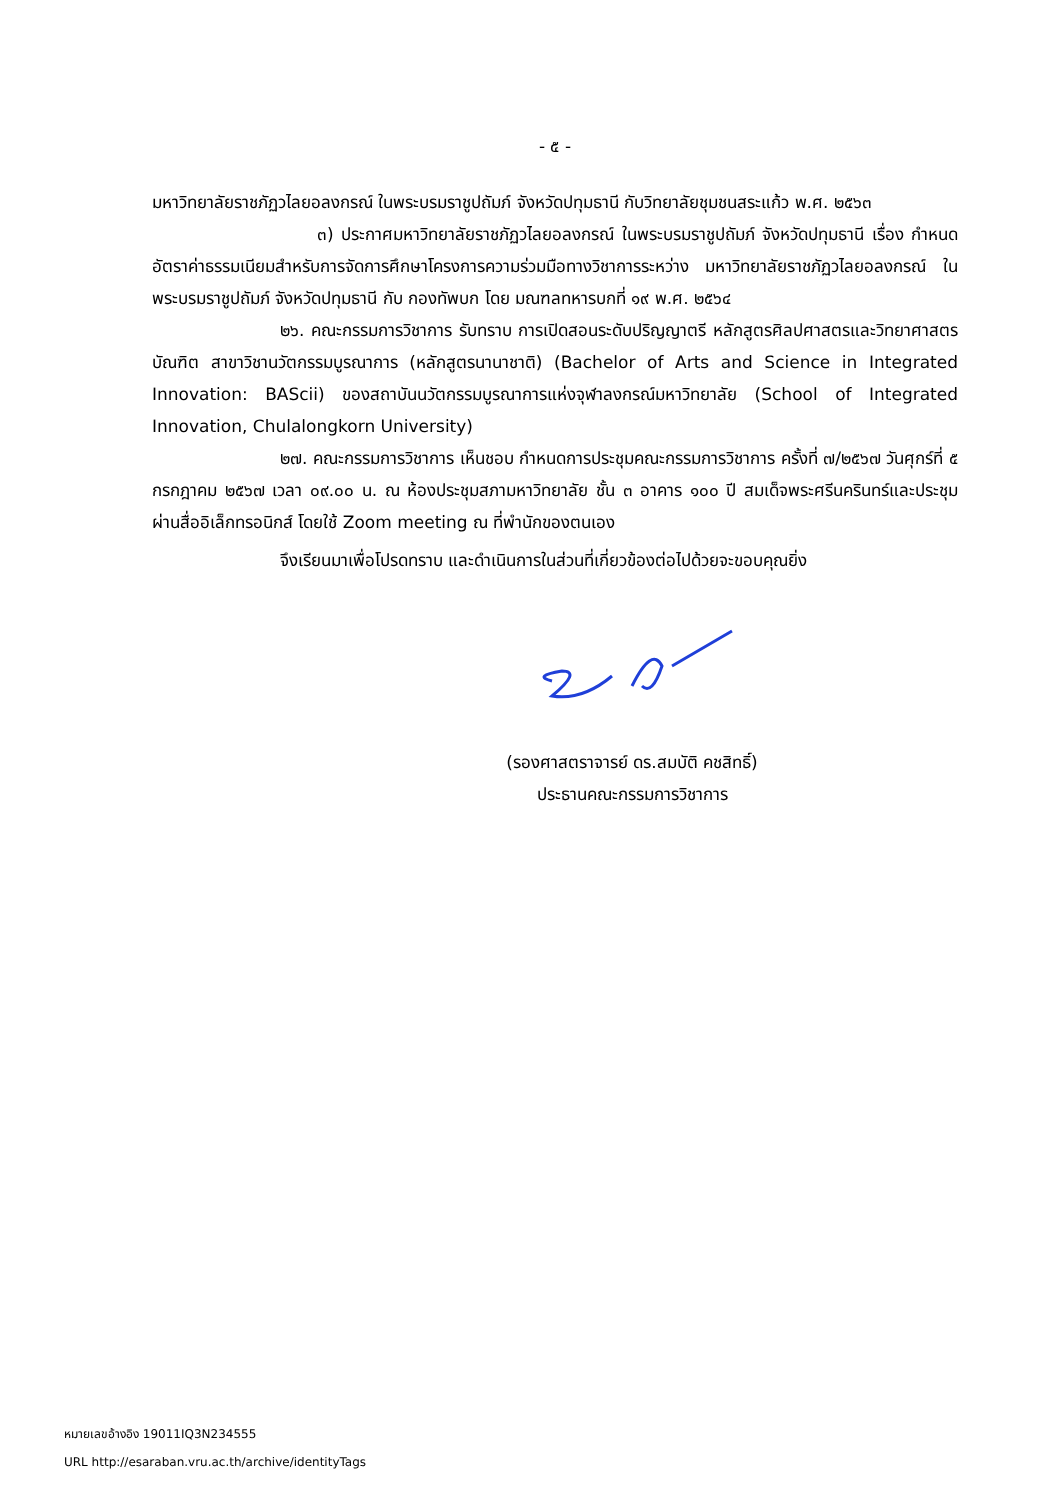- ๕ -
มหาวิทยาลัยราชภัฏวไลยอลงกรณ์ ในพระบรมราชูปถัมภ์ จังหวัดปทุมธานี กับวิทยาลัยชุมชนสระแก้ว พ.ศ. ๒๕๖๓
๓) ประกาศมหาวิทยาลัยราชภัฏวไลยอลงกรณ์ ในพระบรมราชูปถัมภ์ จังหวัดปทุมธานี เรื่อง กำหนดอัตราค่าธรรมเนียมสำหรับการจัดการศึกษาโครงการความร่วมมือทางวิชาการระหว่าง มหาวิทยาลัยราชภัฏวไลยอลงกรณ์ ในพระบรมราชูปถัมภ์ จังหวัดปทุมธานี กับ กองทัพบก โดย มณฑลทหารบกที่ ๑๙ พ.ศ. ๒๕๖๔
๒๖. คณะกรรมการวิชาการ รับทราบ การเปิดสอนระดับปริญญาตรี หลักสูตรศิลปศาสตรและวิทยาศาสตรบัณฑิต สาขาวิชานวัตกรรมบูรณาการ (หลักสูตรนานาชาติ) (Bachelor of Arts and Science in Integrated Innovation: BAScii) ของสถาบันนวัตกรรมบูรณาการแห่งจุฬาลงกรณ์มหาวิทยาลัย (School of Integrated Innovation, Chulalongkorn University)
๒๗. คณะกรรมการวิชาการ เห็นชอบ กำหนดการประชุมคณะกรรมการวิชาการ ครั้งที่ ๗/๒๕๖๗ วันศุกร์ที่ ๕ กรกฎาคม ๒๕๖๗ เวลา ๐๙.๐๐ น. ณ ห้องประชุมสภามหาวิทยาลัย ชั้น ๓ อาคาร ๑๐๐ ปี สมเด็จพระศรีนครินทร์และประชุมผ่านสื่ออิเล็กทรอนิกส์ โดยใช้ Zoom meeting ณ ที่พำนักของตนเอง
จึงเรียนมาเพื่อโปรดทราบ และดำเนินการในส่วนที่เกี่ยวข้องต่อไปด้วยจะขอบคุณยิ่ง
(รองศาสตราจารย์ ดร.สมบัติ คชสิทธิ์)
ประธานคณะกรรมการวิชาการ
หมายเลขอ้างอิง 19011IQ3N234555
URL http://esaraban.vru.ac.th/archive/identityTags